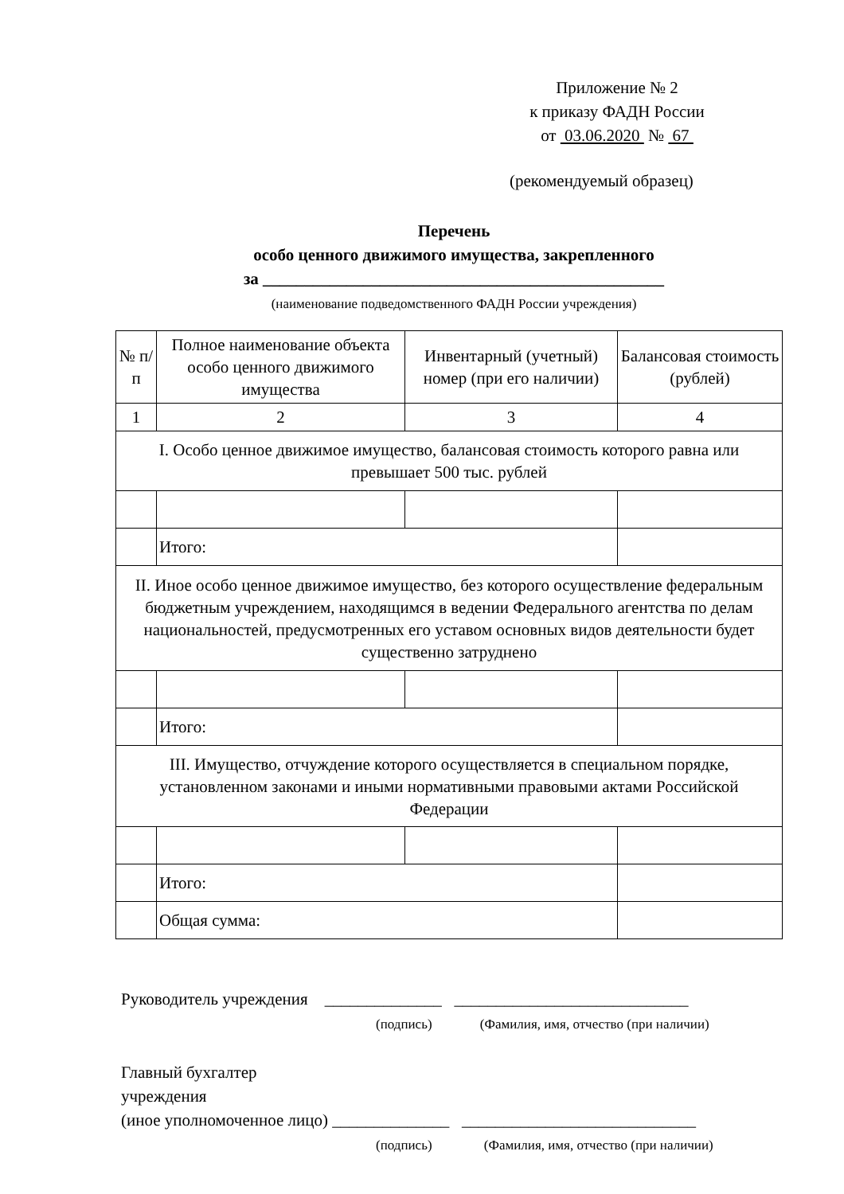Приложение № 2
к приказу ФАДН России
от 03.06.2020 № 67
(рекомендуемый образец)
Перечень
особо ценного движимого имущества, закрепленного
за ________________________________________________
(наименование подведомственного ФАДН России учреждения)
| № п/п | Полное наименование объекта особо ценного движимого имущества | Инвентарный (учетный) номер (при его наличии) | Балансовая стоимость (рублей) |
| --- | --- | --- | --- |
| 1 | 2 | 3 | 4 |
| I. Особо ценное движимое имущество, балансовая стоимость которого равна или превышает 500 тыс. рублей | | | |
| | Итого: | | |
| II. Иное особо ценное движимое имущество, без которого осуществление федеральным бюджетным учреждением, находящимся в ведении Федерального агентства по делам национальностей, предусмотренных его уставом основных видов деятельности будет существенно затруднено | | | |
| | Итого: | | |
| III. Имущество, отчуждение которого осуществляется в специальном порядке, установленном законами и иными нормативными правовыми актами Российской Федерации | | | |
| | Итого: | | |
| | Общая сумма: | | |
Руководитель учреждения ______________ ____________________________
(подпись) (Фамилия, имя, отчество (при наличии)
Главный бухгалтер
учреждения
(иное уполномоченное лицо) ______________ ____________________________
(подпись) (Фамилия, имя, отчество (при наличии)